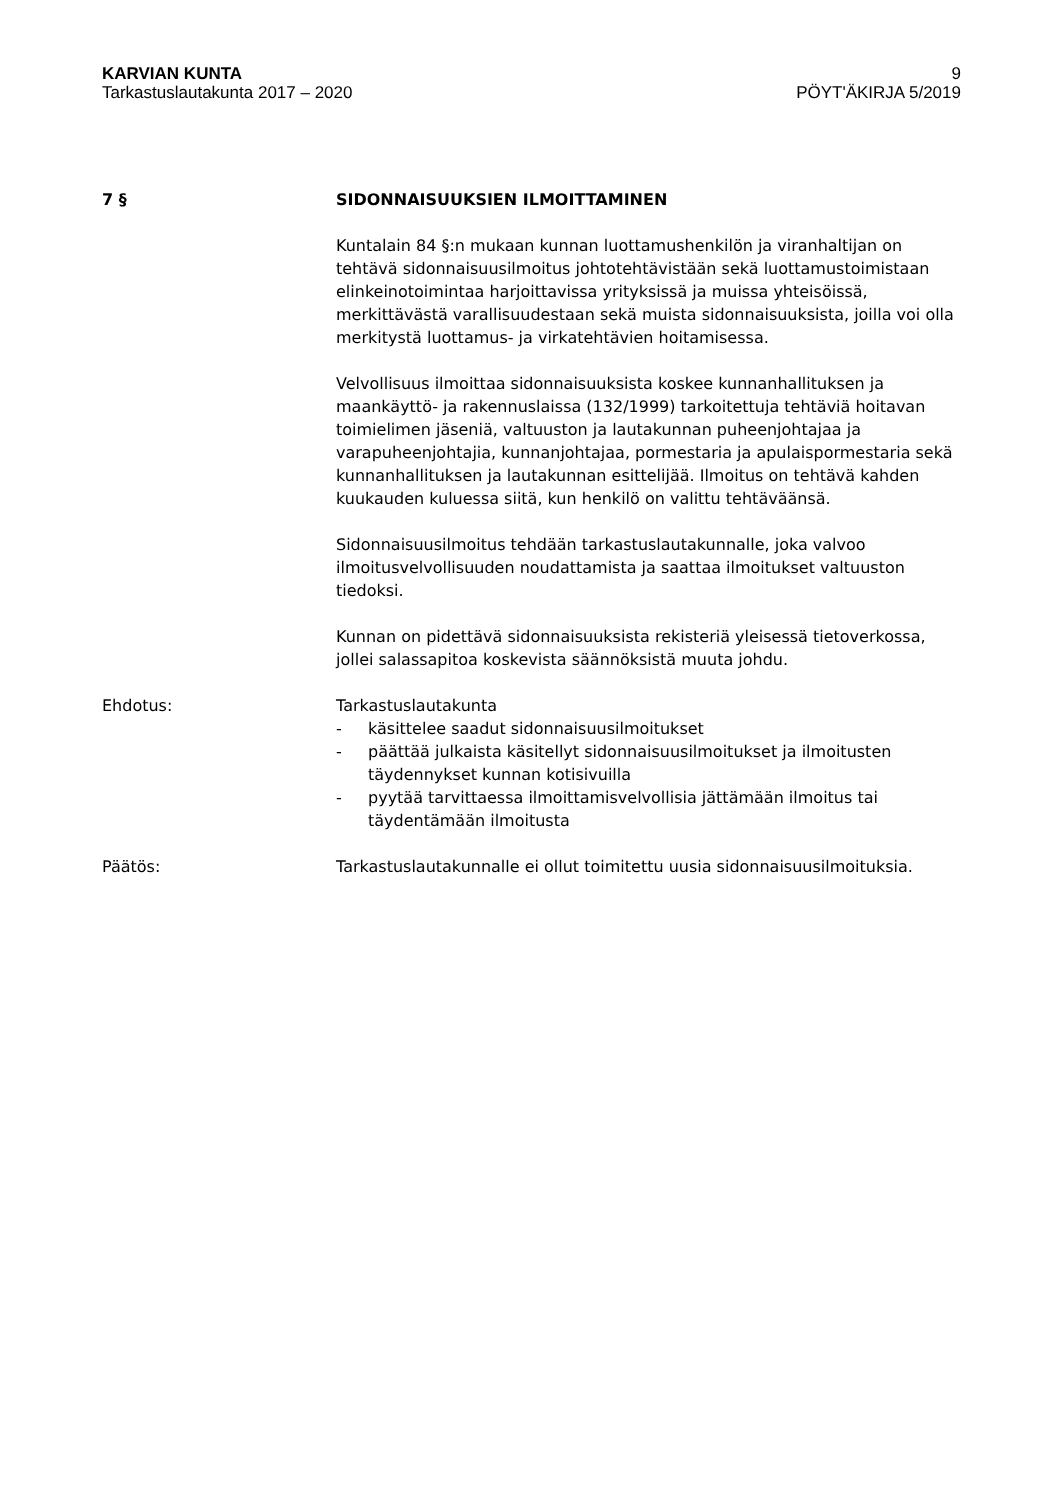KARVIAN KUNTA
Tarkastuslautakunta 2017 – 2020
9
PÖYT'ÄKIRJA 5/2019
7 § SIDONNAISUUKSIEN ILMOITTAMINEN
Kuntalain 84 §:n mukaan kunnan luottamushenkilön ja viranhaltijan on tehtävä sidonnaisuusilmoitus johtotehtävistään sekä luottamustoimistaan elinkeinotoimintaa harjoittavissa yrityksissä ja muissa yhteisöissä, merkittävästä varallisuudestaan sekä muista sidonnaisuuksista, joilla voi olla merkitystä luottamus- ja virkatehtävien hoitamisessa.
Velvollisuus ilmoittaa sidonnaisuuksista koskee kunnanhallituksen ja maankäyttö- ja rakennuslaissa (132/1999) tarkoitettuja tehtäviä hoitavan toimielimen jäseniä, valtuuston ja lautakunnan puheenjohtajaa ja varapuheenjohtajia, kunnanjohtajaa, pormestaria ja apulaispormestaria sekä kunnanhallituksen ja lautakunnan esittelijää. Ilmoitus on tehtävä kahden kuukauden kuluessa siitä, kun henkilö on valittu tehtäväänsä.
Sidonnaisuusilmoitus tehdään tarkastuslautakunnalle, joka valvoo ilmoitusvelvollisuuden noudattamista ja saattaa ilmoitukset valtuuston tiedoksi.
Kunnan on pidettävä sidonnaisuuksista rekisteriä yleisessä tietoverkossa, jollei salassapitoa koskevista säännöksistä muuta johdu.
Ehdotus: Tarkastuslautakunta
- käsittelee saadut sidonnaisuusilmoitukset
- päättää julkaista käsitellyt sidonnaisuusilmoitukset ja ilmoitusten täydennykset kunnan kotisivuilla
- pyytää tarvittaessa ilmoittamisvelvollisia jättämään ilmoitus tai täydentämään ilmoitusta
Päätös: Tarkastuslautakunnalle ei ollut toimitettu uusia sidonnaisuusilmoituksia.